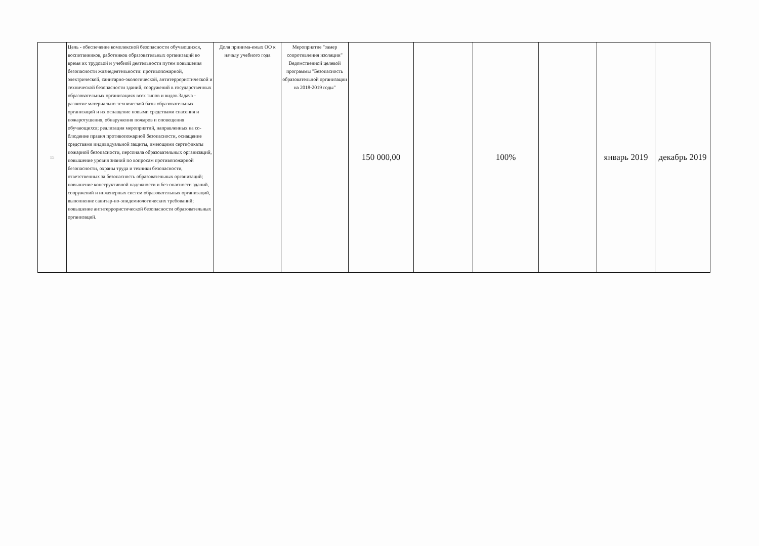| 15 | Цель - обеспечение комплексной безопасности обучающихся, воспитанников, работников образовательных организаций во время их трудовой и учебной деятельности путем повышения безопасности жизнедеятельности: противопожарной, электрической, санитарно-экологической, антитеррористической и технической безопасности зданий, сооружений в государственных образовательных организациях всех типов и видов Задача - развитие материально-технической базы образовательных организаций и их оснащение новыми средствами спасения и пожаротушения, обнаружения пожаров и оповещения обучающихся; реализация мероприятий, направленных на со-блюдение правил противопожарной безопасности, оснащение средствами индивидуальной защиты, имеющими сертификаты пожарной безопасности, персонала образовательных организаций, повышение уровня знаний по вопросам противопожарной безопасности, охраны труда и техники безопасности, ответственных за безопасность образовательных организаций; повышение конструктивной надежности и без-опасности зданий, сооружений и инженерных систем образовательных организаций, выполнение санитар-но-эпидемиологических требований; повышение антитеррористической безопасности образовательных организаций. | Доля принима-емых ОО к началу учебного года | Мероприятие "замер сопротивления изоляции" Ведомственной целевой программы "Безопасность образовательной организации на 2018-2019 годы" | 150 000,00 | | 100% | | январь 2019 | декабрь 2019 |